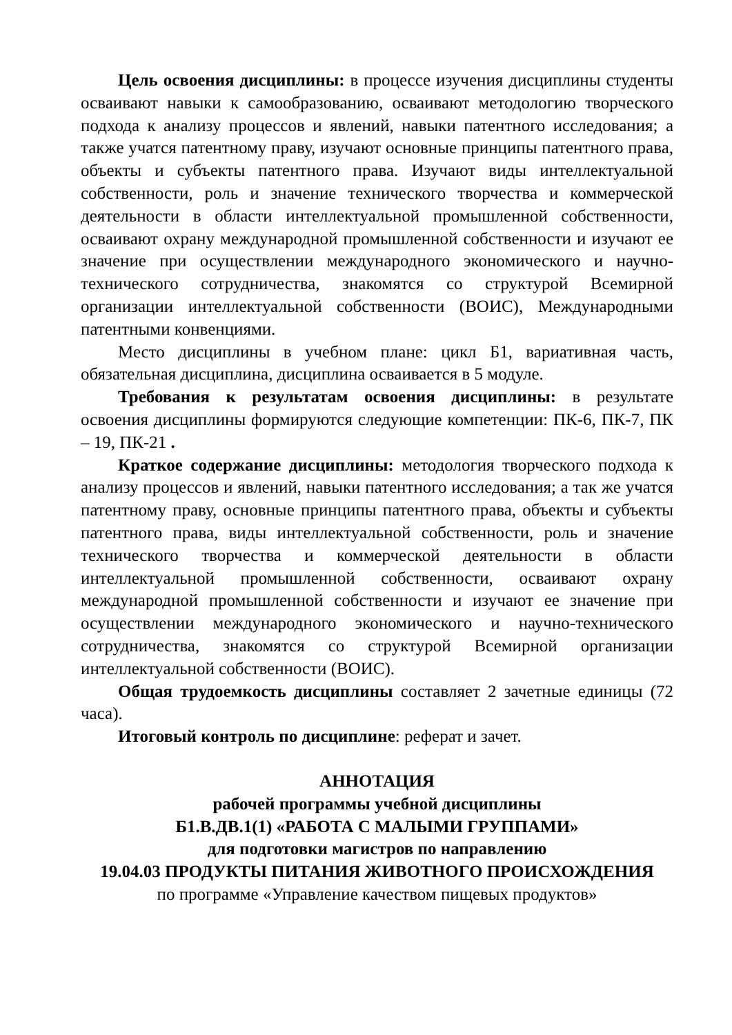Цель освоения дисциплины: в процессе изучения дисциплины студенты осваивают навыки к самообразованию, осваивают методологию творческого подхода к анализу процессов и явлений, навыки патентного исследования; а также учатся патентному праву, изучают основные принципы патентного права, объекты и субъекты патентного права. Изучают виды интеллектуальной собственности, роль и значение технического творчества и коммерческой деятельности в области интеллектуальной промышленной собственности, осваивают охрану международной промышленной собственности и изучают ее значение при осуществлении международного экономического и научно-технического сотрудничества, знакомятся со структурой Всемирной организации интеллектуальной собственности (ВОИС), Международными патентными конвенциями.
Место дисциплины в учебном плане: цикл Б1, вариативная часть, обязательная дисциплина, дисциплина осваивается в 5 модуле.
Требования к результатам освоения дисциплины: в результате освоения дисциплины формируются следующие компетенции: ПК-6, ПК-7, ПК – 19, ПК-21 .
Краткое содержание дисциплины: методология творческого подхода к анализу процессов и явлений, навыки патентного исследования; а так же учатся патентному праву, основные принципы патентного права, объекты и субъекты патентного права, виды интеллектуальной собственности, роль и значение технического творчества и коммерческой деятельности в области интеллектуальной промышленной собственности, осваивают охрану международной промышленной собственности и изучают ее значение при осуществлении международного экономического и научно-технического сотрудничества, знакомятся со структурой Всемирной организации интеллектуальной собственности (ВОИС).
Общая трудоемкость дисциплины составляет 2 зачетные единицы (72 часа).
Итоговый контроль по дисциплине: реферат и зачет.
АННОТАЦИЯ
рабочей программы учебной дисциплины
Б1.В.ДВ.1(1) «РАБОТА С МАЛЫМИ ГРУППАМИ»
для подготовки магистров по направлению
19.04.03 ПРОДУКТЫ ПИТАНИЯ ЖИВОТНОГО ПРОИСХОЖДЕНИЯ
по программе «Управление качеством пищевых продуктов»